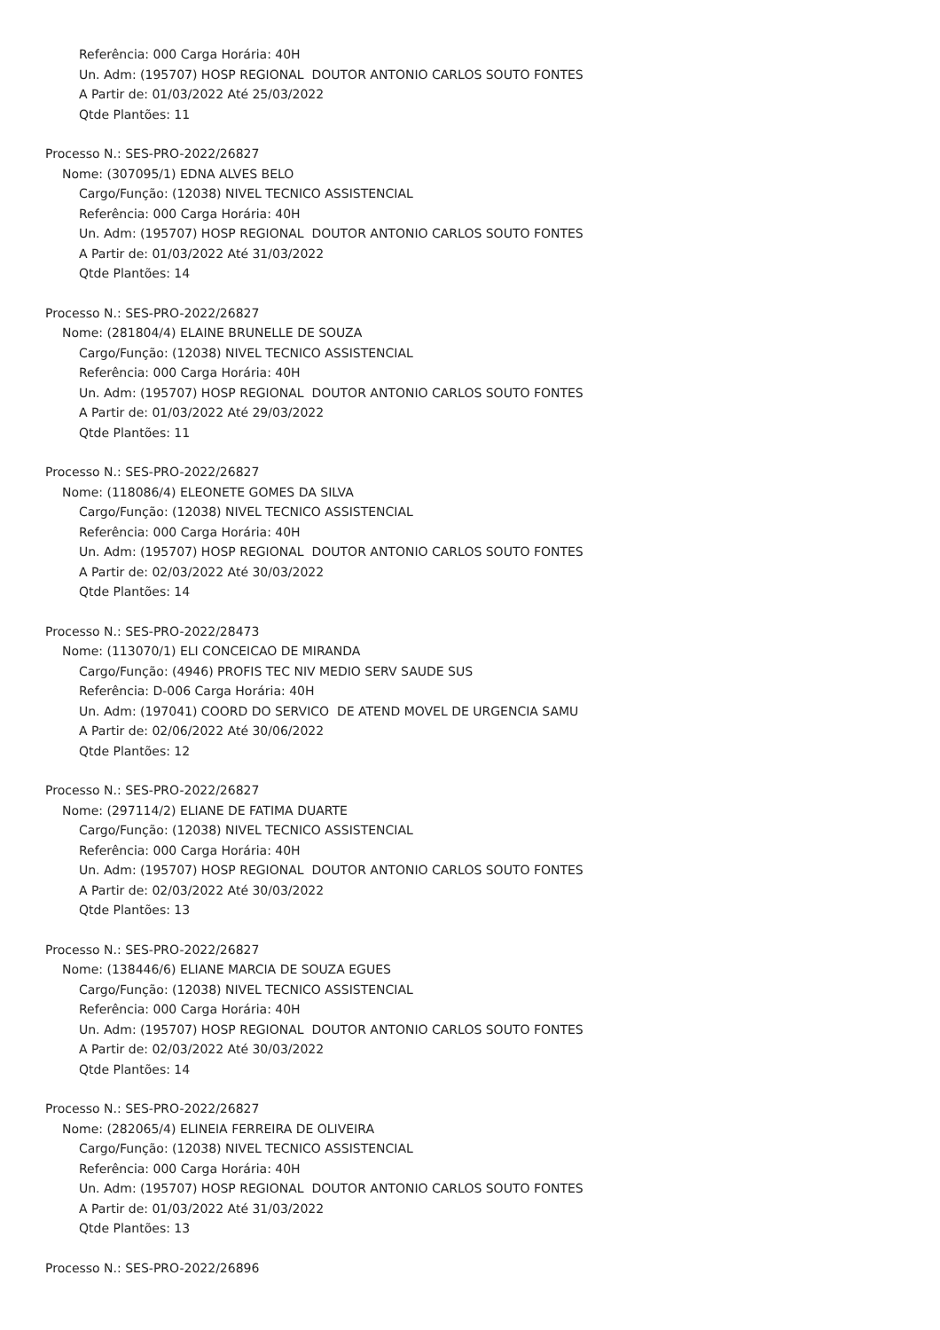Referência: 000 Carga Horária: 40H
Un. Adm: (195707) HOSP REGIONAL DOUTOR ANTONIO CARLOS SOUTO FONTES
A Partir de: 01/03/2022 Até 25/03/2022
Qtde Plantões: 11
Processo N.: SES-PRO-2022/26827
Nome: (307095/1) EDNA ALVES BELO
Cargo/Função: (12038) NIVEL TECNICO ASSISTENCIAL
Referência: 000 Carga Horária: 40H
Un. Adm: (195707) HOSP REGIONAL DOUTOR ANTONIO CARLOS SOUTO FONTES
A Partir de: 01/03/2022 Até 31/03/2022
Qtde Plantões: 14
Processo N.: SES-PRO-2022/26827
Nome: (281804/4) ELAINE BRUNELLE DE SOUZA
Cargo/Função: (12038) NIVEL TECNICO ASSISTENCIAL
Referência: 000 Carga Horária: 40H
Un. Adm: (195707) HOSP REGIONAL DOUTOR ANTONIO CARLOS SOUTO FONTES
A Partir de: 01/03/2022 Até 29/03/2022
Qtde Plantões: 11
Processo N.: SES-PRO-2022/26827
Nome: (118086/4) ELEONETE GOMES DA SILVA
Cargo/Função: (12038) NIVEL TECNICO ASSISTENCIAL
Referência: 000 Carga Horária: 40H
Un. Adm: (195707) HOSP REGIONAL DOUTOR ANTONIO CARLOS SOUTO FONTES
A Partir de: 02/03/2022 Até 30/03/2022
Qtde Plantões: 14
Processo N.: SES-PRO-2022/28473
Nome: (113070/1) ELI CONCEICAO DE MIRANDA
Cargo/Função: (4946) PROFIS TEC NIV MEDIO SERV SAUDE SUS
Referência: D-006 Carga Horária: 40H
Un. Adm: (197041) COORD DO SERVICO DE ATEND MOVEL DE URGENCIA SAMU
A Partir de: 02/06/2022 Até 30/06/2022
Qtde Plantões: 12
Processo N.: SES-PRO-2022/26827
Nome: (297114/2) ELIANE DE FATIMA DUARTE
Cargo/Função: (12038) NIVEL TECNICO ASSISTENCIAL
Referência: 000 Carga Horária: 40H
Un. Adm: (195707) HOSP REGIONAL DOUTOR ANTONIO CARLOS SOUTO FONTES
A Partir de: 02/03/2022 Até 30/03/2022
Qtde Plantões: 13
Processo N.: SES-PRO-2022/26827
Nome: (138446/6) ELIANE MARCIA DE SOUZA EGUES
Cargo/Função: (12038) NIVEL TECNICO ASSISTENCIAL
Referência: 000 Carga Horária: 40H
Un. Adm: (195707) HOSP REGIONAL DOUTOR ANTONIO CARLOS SOUTO FONTES
A Partir de: 02/03/2022 Até 30/03/2022
Qtde Plantões: 14
Processo N.: SES-PRO-2022/26827
Nome: (282065/4) ELINEIA FERREIRA DE OLIVEIRA
Cargo/Função: (12038) NIVEL TECNICO ASSISTENCIAL
Referência: 000 Carga Horária: 40H
Un. Adm: (195707) HOSP REGIONAL DOUTOR ANTONIO CARLOS SOUTO FONTES
A Partir de: 01/03/2022 Até 31/03/2022
Qtde Plantões: 13
Processo N.: SES-PRO-2022/26896